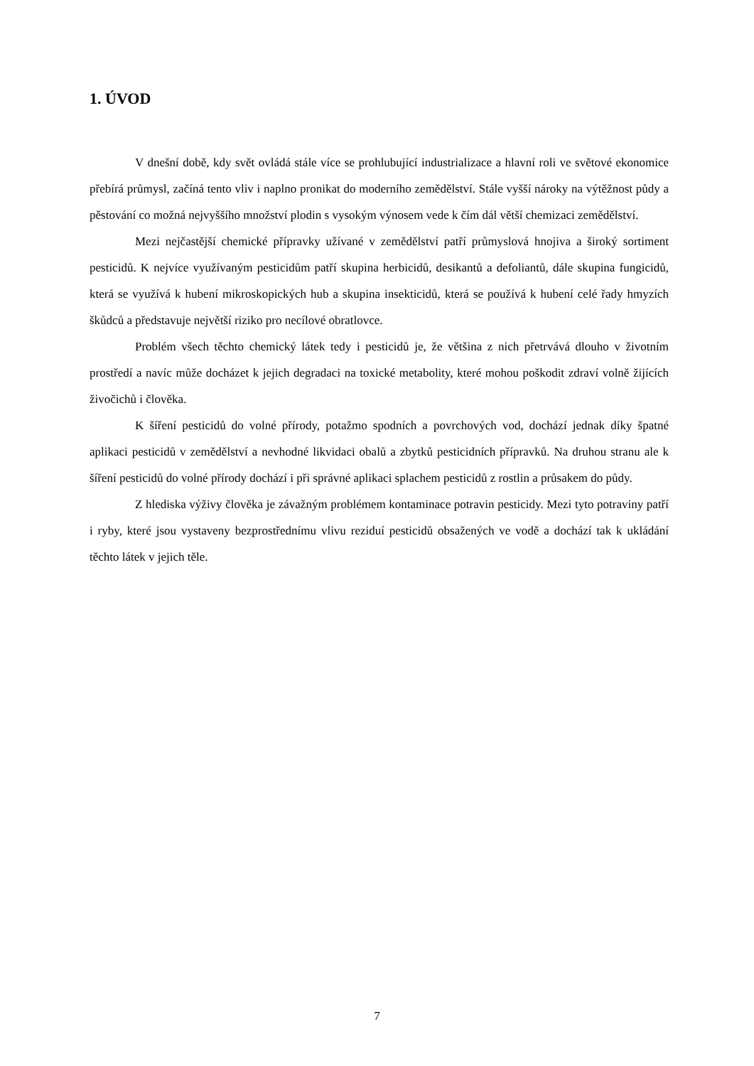1. ÚVOD
V dnešní době, kdy svět ovládá stále více se prohlubující industrializace a hlavní roli ve světové ekonomice přebírá průmysl, začíná tento vliv i naplno pronikat do moderního zemědělství. Stále vyšší nároky na výtěžnost půdy a pěstování co možná nejvyššího množství plodin s vysokým výnosem vede k čím dál větší chemizaci zemědělství.
Mezi nejčastější chemické přípravky užívané v zemědělství patří průmyslová hnojiva a široký sortiment pesticidů. K nejvíce využívaným pesticidům patří skupina herbicidů, desikantů a defoliantů, dále skupina fungicidů, která se využívá k hubení mikroskopických hub a skupina insekticidů, která se používá k hubení celé řady hmyzích škůdců a představuje největší riziko pro necílové obratlovce.
Problém všech těchto chemický látek tedy i pesticidů je, že většina z nich přetrvává dlouho v životním prostředí a navíc může docházet k jejich degradaci na toxické metabolity, které mohou poškodit zdraví volně žijících živočichů i člověka.
K šíření pesticidů do volné přírody, potažmo spodních a povrchových vod, dochází jednak díky špatné aplikaci pesticidů v zemědělství a nevhodné likvidaci obalů a zbytků pesticidních přípravků. Na druhou stranu ale k šíření pesticidů do volné přírody dochází i při správné aplikaci splachem pesticidů z rostlin a průsakem do půdy.
Z hlediska výživy člověka je závažným problémem kontaminace potravin pesticidy. Mezi tyto potraviny patří i ryby, které jsou vystaveny bezprostřednímu vlivu reziduí pesticidů obsažených ve vodě a dochází tak k ukládání těchto látek v jejich těle.
7